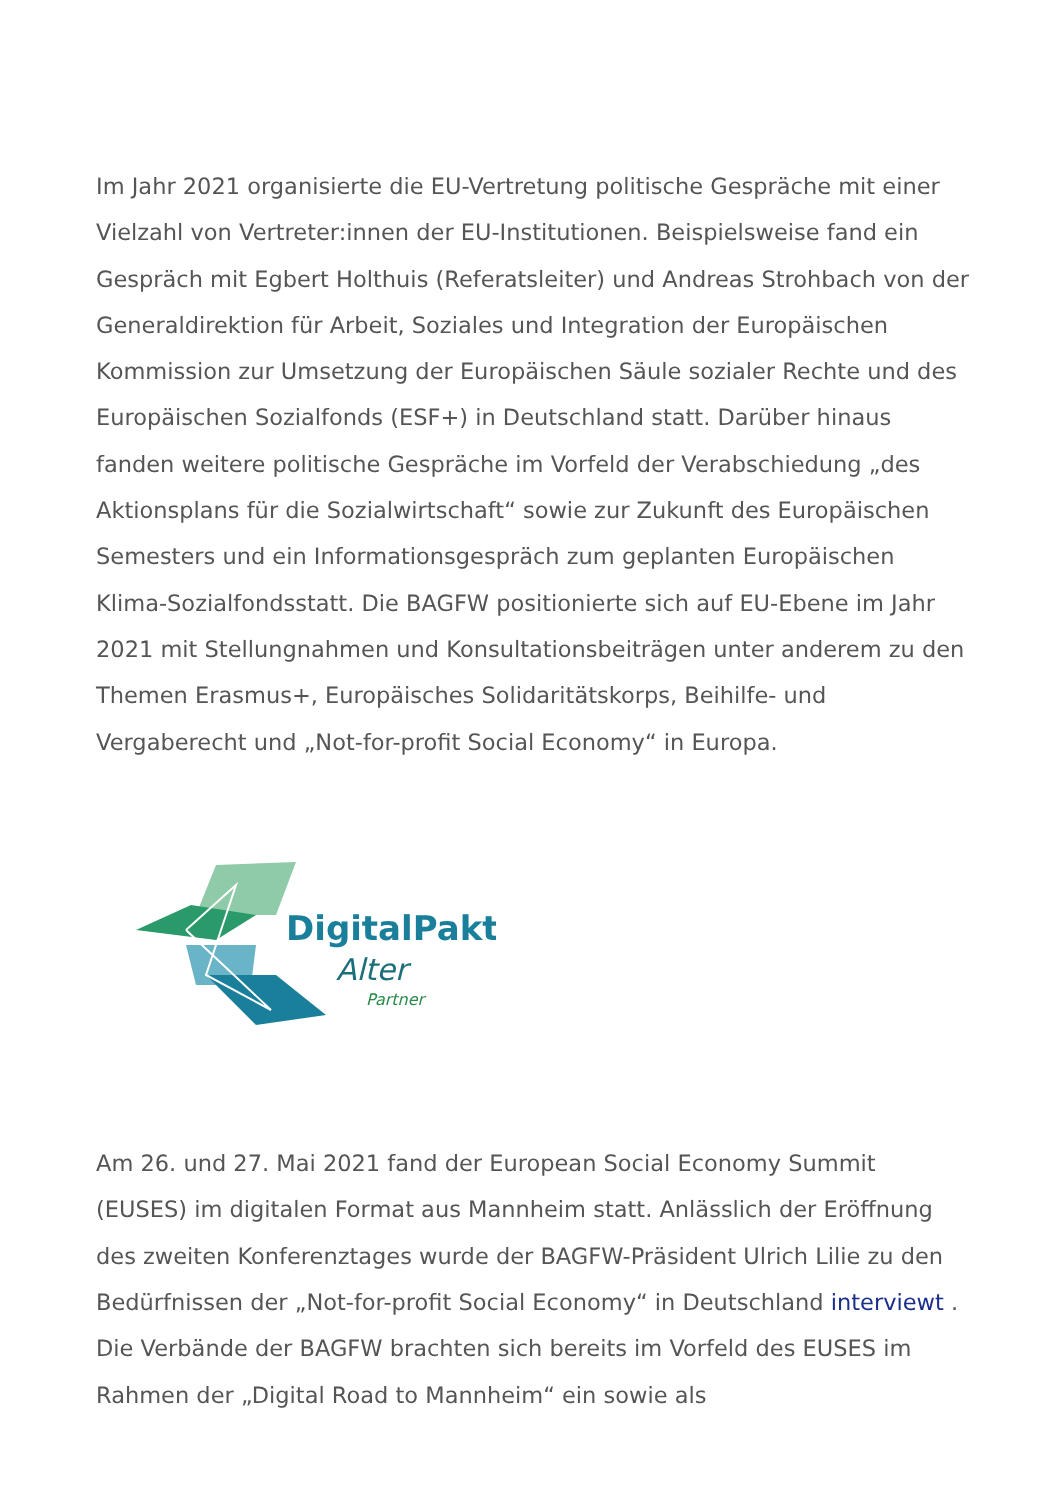Im Jahr 2021 organisierte die EU-Vertretung politische Gespräche mit einer Vielzahl von Vertreter:innen der EU-Institutionen. Beispielsweise fand ein Gespräch mit Egbert Holthuis (Referatsleiter) und Andreas Strohbach von der Generaldirektion für Arbeit, Soziales und Integration der Europäischen Kommission zur Umsetzung der Europäischen Säule sozialer Rechte und des Europäischen Sozialfonds (ESF+) in Deutschland statt. Darüber hinaus fanden weitere politische Gespräche im Vorfeld der Verabschiedung „des Aktionsplans für die Sozialwirtschaft“ sowie zur Zukunft des Europäischen Semesters und ein Informationsgespräch zum geplanten Europäischen Klima-Sozialfondsstatt. Die BAGFW positionierte sich auf EU-Ebene im Jahr 2021 mit Stellungnahmen und Konsultationsbeiträgen unter anderem zu den Themen Erasmus+, Europäisches Solidaritätskorps, Beihilfe- und Vergaberecht und „Not-for-profit Social Economy“ in Europa.
DigitalPakt
Alter
Partner
Am 26. und 27. Mai 2021 fand der European Social Economy Summit (EUSES) im digitalen Format aus Mannheim statt. Anlässlich der Eröffnung des zweiten Konferenztages wurde der BAGFW-Präsident Ulrich Lilie zu den Bedürfnissen der „Not-for-profit Social Economy“ in Deutschland interviewt . Die Verbände der BAGFW brachten sich bereits im Vorfeld des EUSES im Rahmen der „Digital Road to Mannheim“ ein sowie als